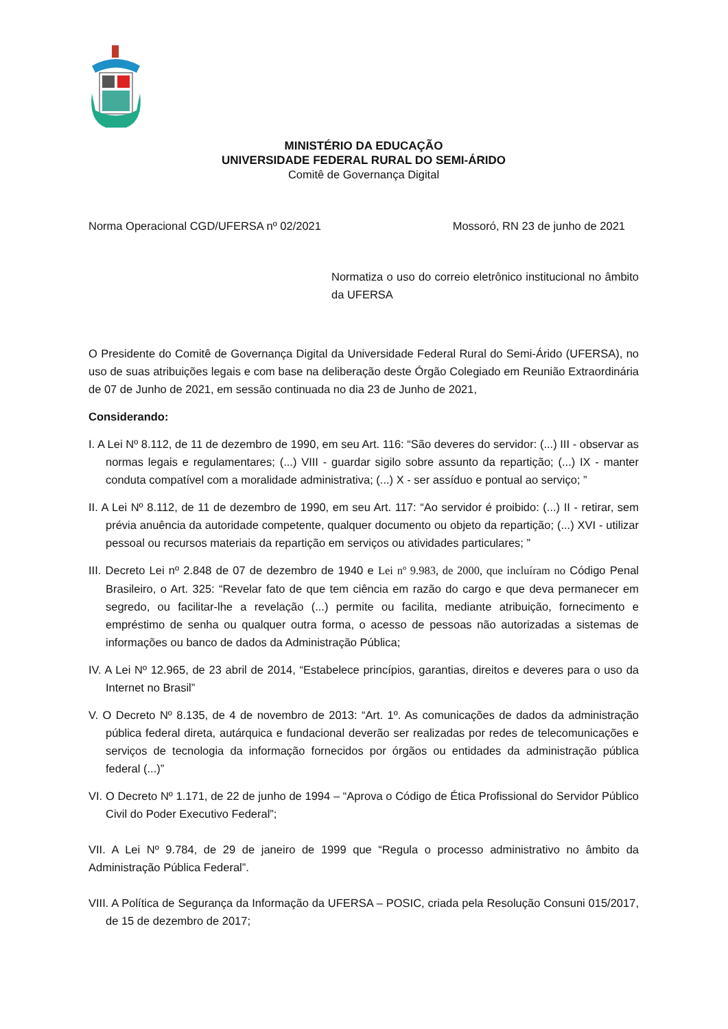MINISTÉRIO DA EDUCAÇÃO
UNIVERSIDADE FEDERAL RURAL DO SEMI-ÁRIDO
Comitê de Governança Digital
Norma Operacional CGD/UFERSA nº 02/2021 Mossoró, RN 23 de junho de 2021
Normatiza o uso do correio eletrônico institucional no âmbito da UFERSA
O Presidente do Comitê de Governança Digital da Universidade Federal Rural do Semi-Árido (UFERSA), no uso de suas atribuições legais e com base na deliberação deste Órgão Colegiado em Reunião Extraordinária de 07 de Junho de 2021, em sessão continuada no dia 23 de Junho de 2021,
Considerando:
I. A Lei Nº 8.112, de 11 de dezembro de 1990, em seu Art. 116: “São deveres do servidor: (...) III - observar as normas legais e regulamentares; (...) VIII - guardar sigilo sobre assunto da repartição; (...) IX - manter conduta compatível com a moralidade administrativa; (...) X - ser assíduo e pontual ao serviço; ”
II. A Lei Nº 8.112, de 11 de dezembro de 1990, em seu Art. 117: “Ao servidor é proibido: (...) II - retirar, sem prévia anuência da autoridade competente, qualquer documento ou objeto da repartição; (...) XVI - utilizar pessoal ou recursos materiais da repartição em serviços ou atividades particulares; ”
III. Decreto Lei nº 2.848 de 07 de dezembro de 1940 e Lei nº 9.983, de 2000, que incluíram no Código Penal Brasileiro, o Art. 325: “Revelar fato de que tem ciência em razão do cargo e que deva permanecer em segredo, ou facilitar-lhe a revelação (...) permite ou facilita, mediante atribuição, fornecimento e empréstimo de senha ou qualquer outra forma, o acesso de pessoas não autorizadas a sistemas de informações ou banco de dados da Administração Pública;
IV. A Lei Nº 12.965, de 23 abril de 2014, “Estabelece princípios, garantias, direitos e deveres para o uso da Internet no Brasil”
V. O Decreto Nº 8.135, de 4 de novembro de 2013: “Art. 1º. As comunicações de dados da administração pública federal direta, autárquica e fundacional deverão ser realizadas por redes de telecomunicações e serviços de tecnologia da informação fornecidos por órgãos ou entidades da administração pública federal (...)”
VI. O Decreto Nº 1.171, de 22 de junho de 1994 – “Aprova o Código de Ética Profissional do Servidor Público Civil do Poder Executivo Federal”;
VII. A Lei Nº 9.784, de 29 de janeiro de 1999 que “Regula o processo administrativo no âmbito da Administração Pública Federal”.
VIII. A Política de Segurança da Informação da UFERSA – POSIC, criada pela Resolução Consuni 015/2017, de 15 de dezembro de 2017;